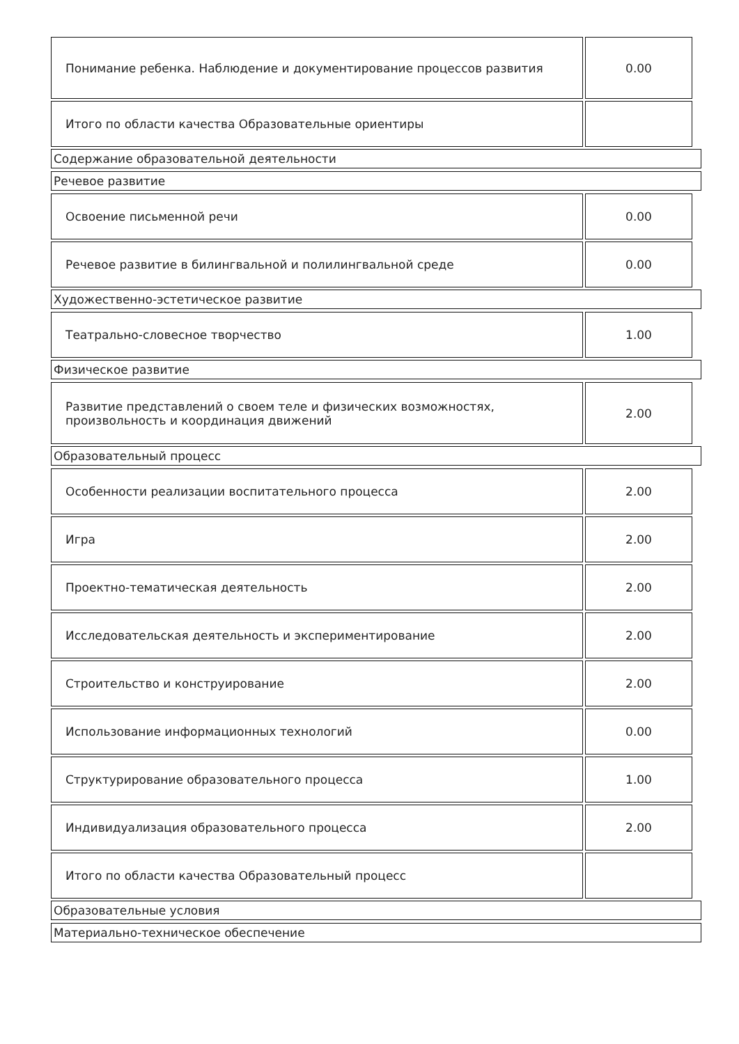| Понимание ребенка. Наблюдение и документирование процессов развития | 0.00 |
| Итого по области качества Образовательные ориентиры | |
Содержание образовательной деятельности
Речевое развитие
| Освоение письменной речи | 0.00 |
| Речевое развитие в билингвальной и полилингвальной среде | 0.00 |
Художественно-эстетическое развитие
| Театрально-словесное творчество | 1.00 |
Физическое развитие
| Развитие представлений о своем теле и физических возможностях, произвольность и координация движений | 2.00 |
Образовательный процесс
| Особенности реализации воспитательного процесса | 2.00 |
| Игра | 2.00 |
| Проектно-тематическая деятельность | 2.00 |
| Исследовательская деятельность и экспериментирование | 2.00 |
| Строительство и конструирование | 2.00 |
| Использование информационных технологий | 0.00 |
| Структурирование образовательного процесса | 1.00 |
| Индивидуализация образовательного процесса | 2.00 |
| Итого по области качества Образовательный процесс | |
Образовательные условия
Материально-техническое обеспечение